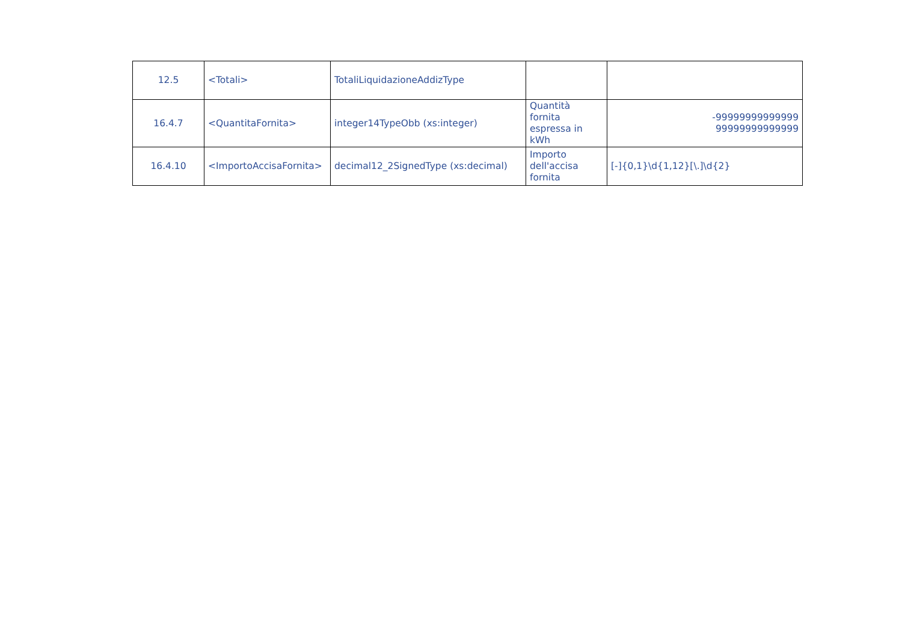| 12.5 | <Totali> | TotaliLiquidazioneAddizType | | |
| 16.4.7 | <QuantitaFornita> | integer14TypeObb (xs:integer) | Quantità fornita espressa in kWh | -99999999999999 99999999999999 |
| 16.4.10 | <ImportoAccisaFornita> | decimal12_2SignedType (xs:decimal) | Importo dell'accisa fornita | [-]{0,1}\d{1,12}[\.]\d{2} |